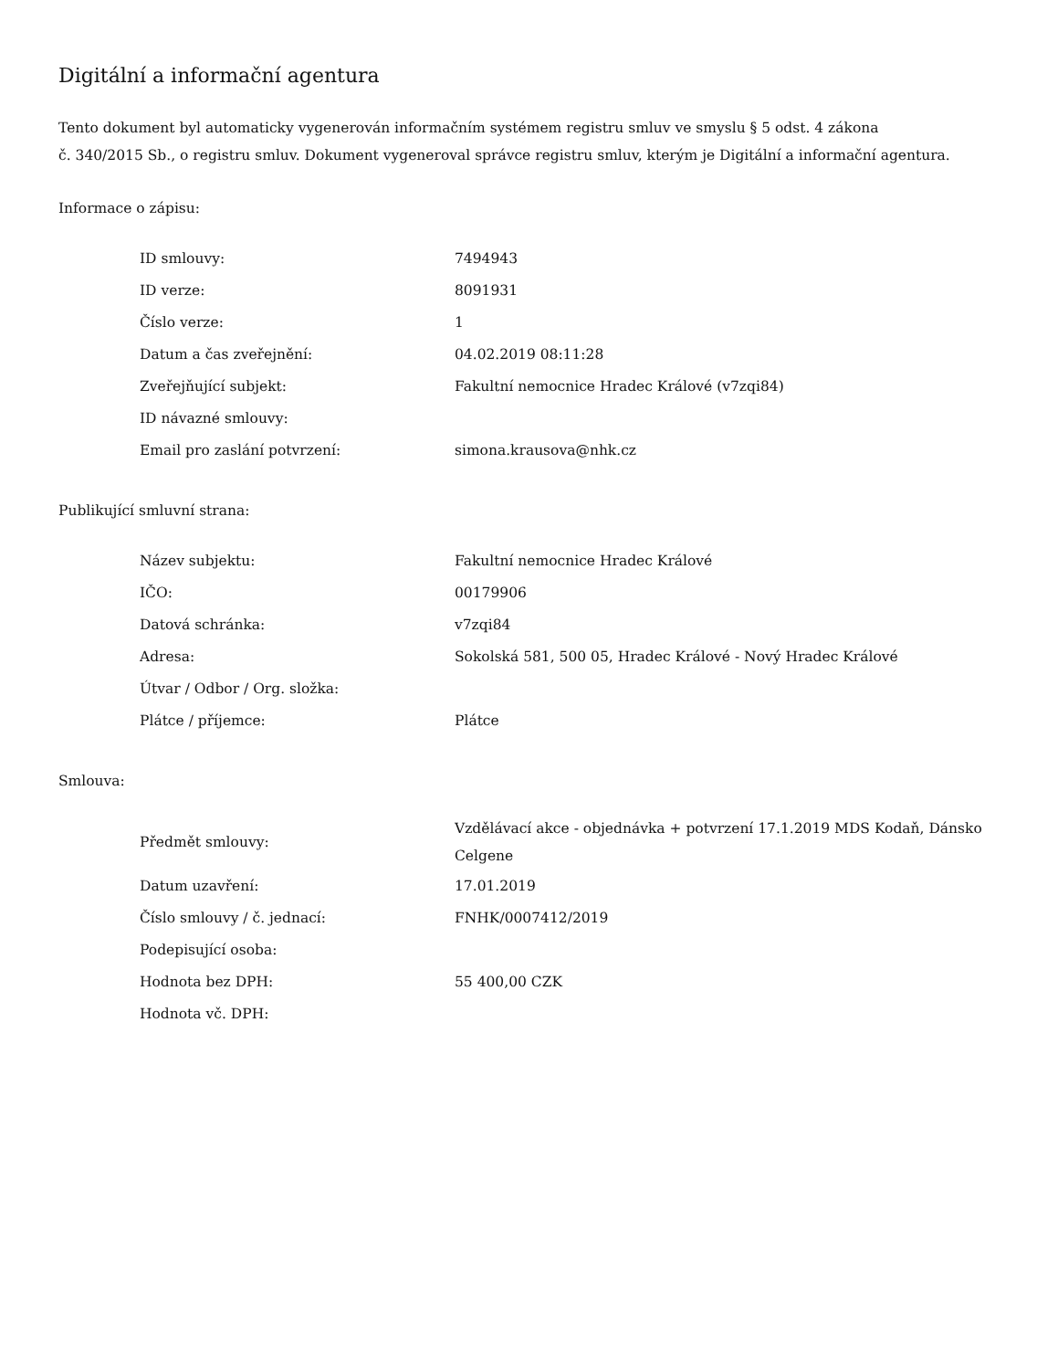Digitální a informační agentura
Tento dokument byl automaticky vygenerován informačním systémem registru smluv ve smyslu § 5 odst. 4 zákona
č. 340/2015 Sb., o registru smluv. Dokument vygeneroval správce registru smluv, kterým je Digitální a informační agentura.
Informace o zápisu:
| ID smlouvy: | 7494943 |
| ID verze: | 8091931 |
| Číslo verze: | 1 |
| Datum a čas zveřejnění: | 04.02.2019 08:11:28 |
| Zveřejňující subjekt: | Fakultní nemocnice Hradec Králové (v7zqi84) |
| ID návazné smlouvy: | |
| Email pro zaslání potvrzení: | simona.krausova@nhk.cz |
Publikující smluvní strana:
| Název subjektu: | Fakultní nemocnice Hradec Králové |
| IČO: | 00179906 |
| Datová schránka: | v7zqi84 |
| Adresa: | Sokolská 581, 500 05, Hradec Králové - Nový Hradec Králové |
| Útvar / Odbor / Org. složka: | |
| Plátce / příjemce: | Plátce |
Smlouva:
| Předmět smlouvy: | Vzdělávací akce - objednávka + potvrzení 17.1.2019 MDS Kodaň, Dánsko Celgene |
| Datum uzavření: | 17.01.2019 |
| Číslo smlouvy / č. jednací: | FNHK/0007412/2019 |
| Podepisující osoba: | |
| Hodnota bez DPH: | 55 400,00 CZK |
| Hodnota vč. DPH: | |